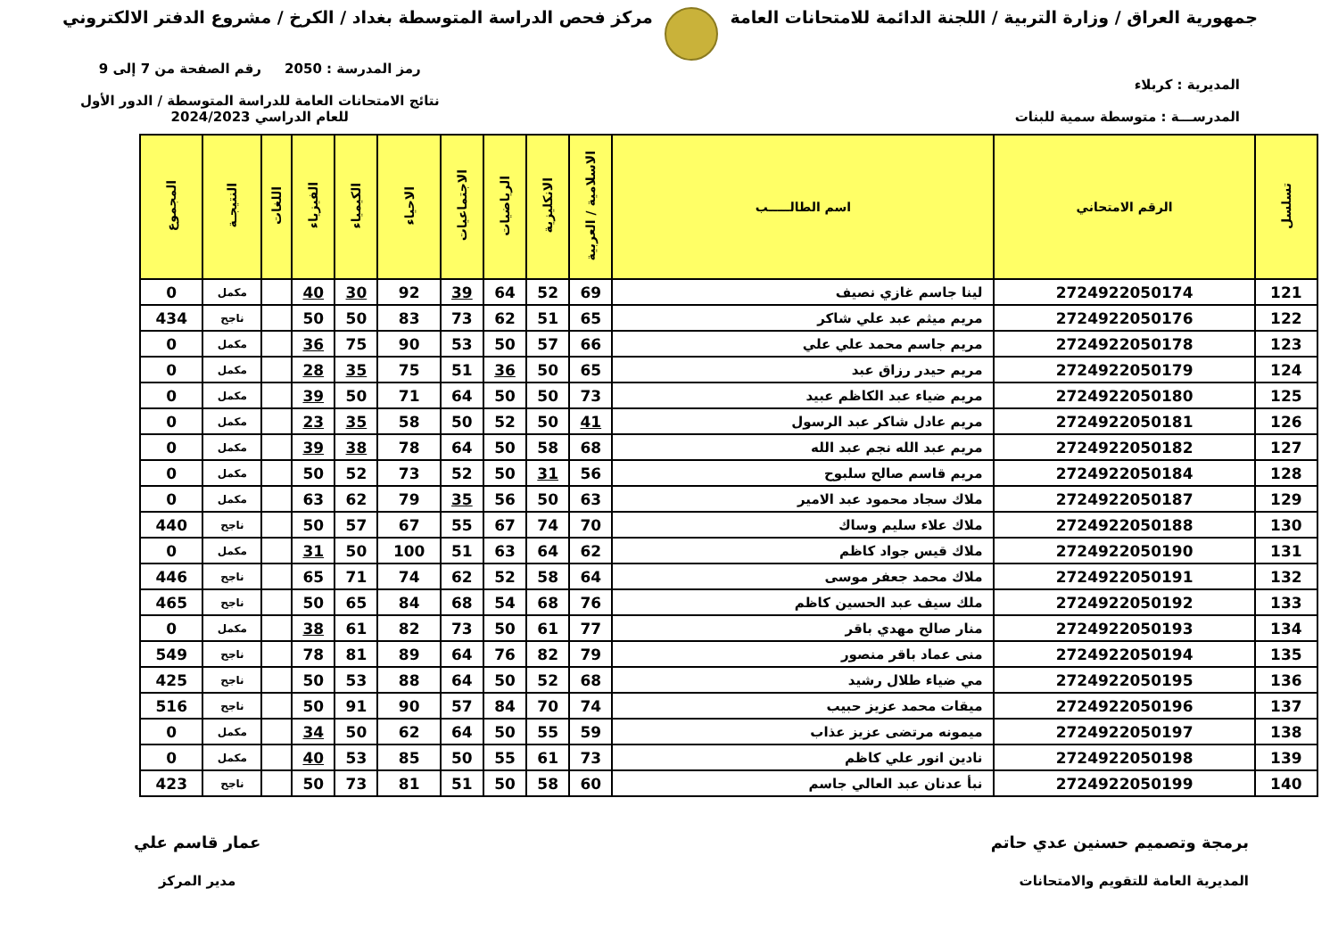جمهورية العراق / وزارة التربية / اللجنة الدائمة للامتحانات العامة
مركز فحص الدراسة المتوسطة بغداد / الكرخ / مشروع الدفتر الالكتروني
المديرية : كربلاء
المدرســـة : متوسطة سمية للبنات
رمز المدرسة : 2050 رقم الصفحة من 7 إلى 9
نتائج الامتحانات العامة للدراسة المتوسطة / الدور الأول
للعام الدراسي 2024/2023
| تسلسل | الرقم الامتحاني | اسم الطالـــــب | الاسلامية / العربية | الانكليزية | الرياضيات | الاجتماعيات | الاحياء | الكيمياء | الفيزياء | اللغات | النتيجـة | المجموع |
| --- | --- | --- | --- | --- | --- | --- | --- | --- | --- | --- | --- | --- |
| 121 | 2724922050174 | لينا جاسم غازي نصيف | 69 | 52 | 64 | 39 | 92 | 30 | 40 | | مكمل | 0 |
| 122 | 2724922050176 | مريم ميثم عبد علي شاكر | 65 | 51 | 62 | 73 | 83 | 50 | 50 | | ناجح | 434 |
| 123 | 2724922050178 | مريم جاسم محمد علي علي | 66 | 57 | 50 | 53 | 90 | 75 | 36 | | مكمل | 0 |
| 124 | 2724922050179 | مريم حيدر رزاق عبد | 65 | 50 | 36 | 51 | 75 | 35 | 28 | | مكمل | 0 |
| 125 | 2724922050180 | مريم ضياء عبد الكاظم عبيد | 73 | 50 | 50 | 64 | 71 | 50 | 39 | | مكمل | 0 |
| 126 | 2724922050181 | مريم عادل شاكر عبد الرسول | 41 | 50 | 52 | 50 | 58 | 35 | 23 | | مكمل | 0 |
| 127 | 2724922050182 | مريم عبد الله نجم عبد الله | 68 | 58 | 50 | 64 | 78 | 38 | 39 | | مكمل | 0 |
| 128 | 2724922050184 | مريم قاسم صالح سلبوح | 56 | 31 | 50 | 52 | 73 | 52 | 50 | | مكمل | 0 |
| 129 | 2724922050187 | ملاك سجاد محمود عبد الامير | 63 | 50 | 56 | 35 | 79 | 62 | 63 | | مكمل | 0 |
| 130 | 2724922050188 | ملاك علاء سليم وساك | 70 | 74 | 67 | 55 | 67 | 57 | 50 | | ناجح | 440 |
| 131 | 2724922050190 | ملاك قيس جواد كاظم | 62 | 64 | 63 | 51 | 100 | 50 | 31 | | مكمل | 0 |
| 132 | 2724922050191 | ملاك محمد جعفر موسى | 64 | 58 | 52 | 62 | 74 | 71 | 65 | | ناجح | 446 |
| 133 | 2724922050192 | ملك سيف عبد الحسين كاظم | 76 | 68 | 54 | 68 | 84 | 65 | 50 | | ناجح | 465 |
| 134 | 2724922050193 | منار صالح مهدي باقر | 77 | 61 | 50 | 73 | 82 | 61 | 38 | | مكمل | 0 |
| 135 | 2724922050194 | منى عماد باقر منصور | 79 | 82 | 76 | 64 | 89 | 81 | 78 | | ناجح | 549 |
| 136 | 2724922050195 | مي ضياء طلال رشيد | 68 | 52 | 50 | 64 | 88 | 53 | 50 | | ناجح | 425 |
| 137 | 2724922050196 | ميقات محمد عزيز حبيب | 74 | 70 | 84 | 57 | 90 | 91 | 50 | | ناجح | 516 |
| 138 | 2724922050197 | ميمونه مرتضى عزيز عذاب | 59 | 55 | 50 | 64 | 62 | 50 | 34 | | مكمل | 0 |
| 139 | 2724922050198 | نادين انور علي كاظم | 73 | 61 | 55 | 50 | 85 | 53 | 40 | | مكمل | 0 |
| 140 | 2724922050199 | نبأ عدنان عبد العالي جاسم | 60 | 58 | 50 | 51 | 81 | 73 | 50 | | ناجح | 423 |
برمجة وتصميم حسنين عدي حاتم
المديرية العامة للتقويم والامتحانات
عمار قاسم علي
مدير المركز